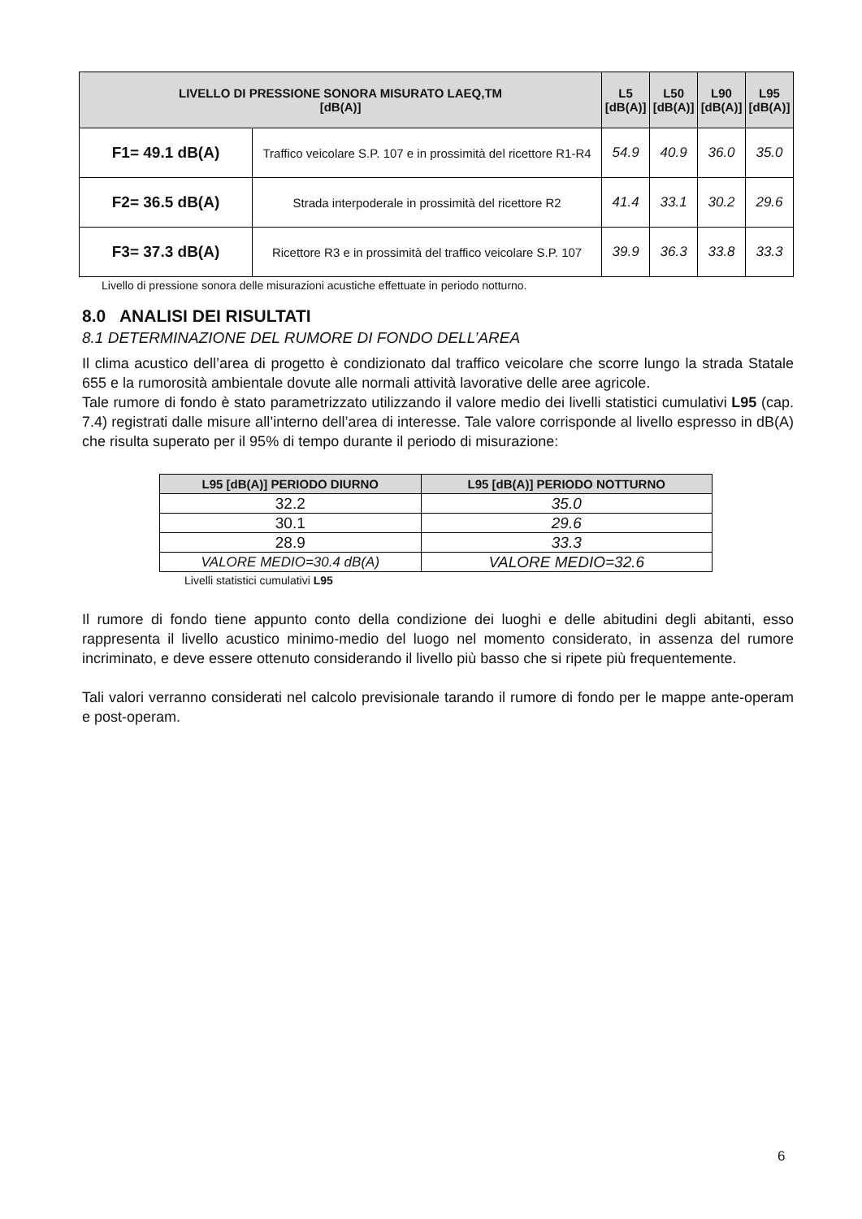| LIVELLO DI PRESSIONE SONORA MISURATO LAEQ,TM [dB(A)] | | L5 [dB(A)] | L50 [dB(A)] | L90 [dB(A)] | L95 [dB(A)] |
| --- | --- | --- | --- | --- | --- |
| F1= 49.1 dB(A) | Traffico veicolare S.P. 107 e in prossimità del ricettore R1-R4 | 54.9 | 40.9 | 36.0 | 35.0 |
| F2= 36.5 dB(A) | Strada interpoderale in prossimità del ricettore R2 | 41.4 | 33.1 | 30.2 | 29.6 |
| F3= 37.3 dB(A) | Ricettore R3 e in prossimità del traffico veicolare S.P. 107 | 39.9 | 36.3 | 33.8 | 33.3 |
Livello di pressione sonora delle misurazioni acustiche effettuate in periodo notturno.
8.0 ANALISI DEI RISULTATI
8.1 DETERMINAZIONE DEL RUMORE DI FONDO DELL’AREA
Il clima acustico dell’area di progetto è condizionato dal traffico veicolare che scorre lungo la strada Statale 655 e la rumorosità ambientale dovute alle normali attività lavorative delle aree agricole.
Tale rumore di fondo è stato parametrizzato utilizzando il valore medio dei livelli statistici cumulativi L95 (cap. 7.4) registrati dalle misure all’interno dell’area di interesse. Tale valore corrisponde al livello espresso in dB(A) che risulta superato per il 95% di tempo durante il periodo di misurazione:
| L95 [dB(A)] PERIODO DIURNO | L95 [dB(A)] PERIODO NOTTURNO |
| --- | --- |
| 32.2 | 35.0 |
| 30.1 | 29.6 |
| 28.9 | 33.3 |
| VALORE MEDIO=30.4 dB(A) | VALORE MEDIO=32.6 |
Livelli statistici cumulativi L95
Il rumore di fondo tiene appunto conto della condizione dei luoghi e delle abitudini degli abitanti, esso rappresenta il livello acustico minimo-medio del luogo nel momento considerato, in assenza del rumore incriminato, e deve essere ottenuto considerando il livello più basso che si ripete più frequentemente.
Tali valori verranno considerati nel calcolo previsionale tarando il rumore di fondo per le mappe ante-operam e post-operam.
6